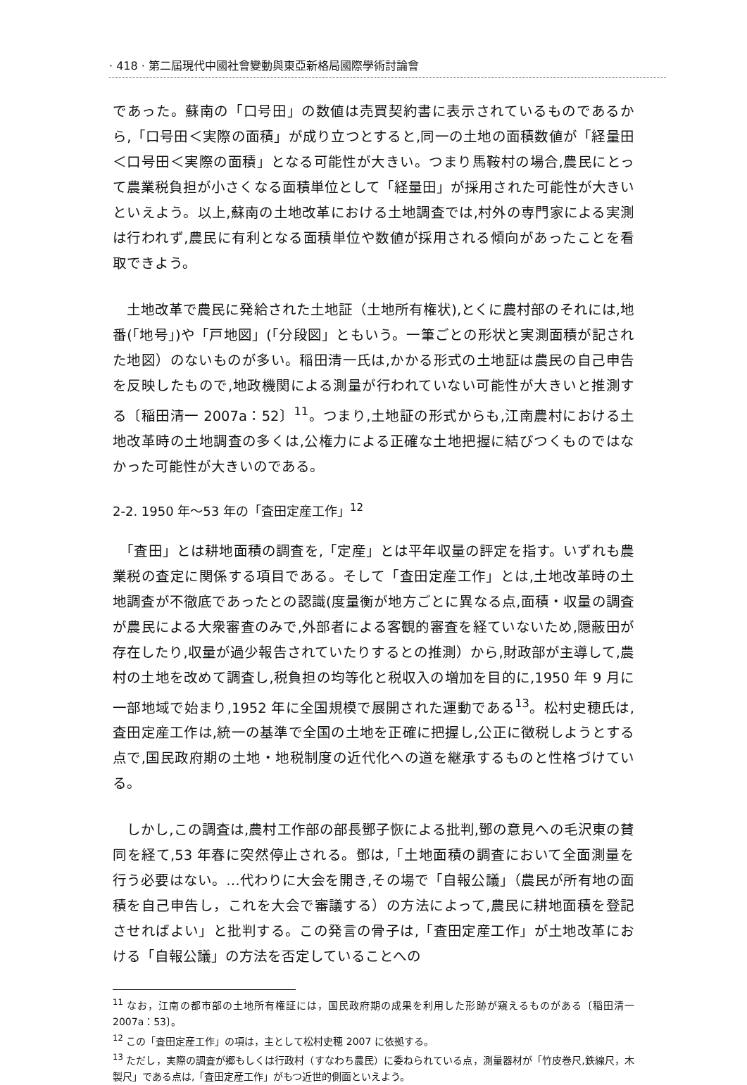· 418 · 第二屆現代中國社會變動與東亞新格局國際學術討論會
であった。蘇南の「口号田」の数値は売買契約書に表示されているものであるから,「口号田＜実際の面積」が成り立つとすると,同一の土地の面積数値が「経量田＜口号田＜実際の面積」となる可能性が大きい。つまり馬鞍村の場合,農民にとって農業税負担が小さくなる面積単位として「経量田」が採用された可能性が大きいといえよう。以上,蘇南の土地改革における土地調査では,村外の専門家による実測は行われず,農民に有利となる面積単位や数値が採用される傾向があったことを看取できよう。
　土地改革で農民に発給された土地証（土地所有権状),とくに農村部のそれには,地番(「地号」)や「戸地図」(「分段図」ともいう。一筆ごとの形状と実測面積が記された地図）のないものが多い。稲田清一氏は,かかる形式の土地証は農民の自己申告を反映したもので,地政機関による測量が行われていない可能性が大きいと推測する〔稲田清一 2007a：52〕<sup>11</sup>。つまり,土地証の形式からも,江南農村における土地改革時の土地調査の多くは,公権力による正確な土地把握に結びつくものではなかった可能性が大きいのである。
2-2. 1950 年～53 年の「査田定産工作」<sup>12</sup>
　「査田」とは耕地面積の調査を,「定産」とは平年収量の評定を指す。いずれも農業税の査定に関係する項目である。そして「査田定産工作」とは,土地改革時の土地調査が不徹底であったとの認識(度量衡が地方ごとに異なる点,面積・収量の調査が農民による大衆審査のみで,外部者による客観的審査を経ていないため,隠蔽田が存在したり,収量が過少報告されていたりするとの推測）から,財政部が主導して,農村の土地を改めて調査し,税負担の均等化と税収入の増加を目的に,1950 年 9 月に一部地域で始まり,1952 年に全国規模で展開された運動である<sup>13</sup>。松村史穂氏は,査田定産工作は,統一の基準で全国の土地を正確に把握し,公正に徴税しようとする点で,国民政府期の土地・地税制度の近代化への道を継承するものと性格づけている。
　しかし,この調査は,農村工作部の部長鄧子恢による批判,鄧の意見への毛沢東の賛同を経て,53 年春に突然停止される。鄧は,「土地面積の調査において全面測量を行う必要はない。…代わりに大会を開き,その場で「自報公議」（農民が所有地の面積を自己申告し，これを大会で審議する）の方法によって,農民に耕地面積を登記させればよい」と批判する。この発言の骨子は,「査田定産工作」が土地改革における「自報公議」の方法を否定していることへの
<sup>11</sup> なお，江南の都市部の土地所有権証には，国民政府期の成果を利用した形跡が窺えるものがある〔稲田清一 2007a：53〕。
<sup>12</sup> この「査田定産工作」の項は，主として松村史穂 2007 に依拠する。
<sup>13</sup> ただし，実際の調査が郷もしくは行政村（すなわち農民）に委ねられている点，測量器材が「竹皮巻尺,鉄線尺，木製尺」である点は,「査田定産工作」がもつ近世的側面といえよう。